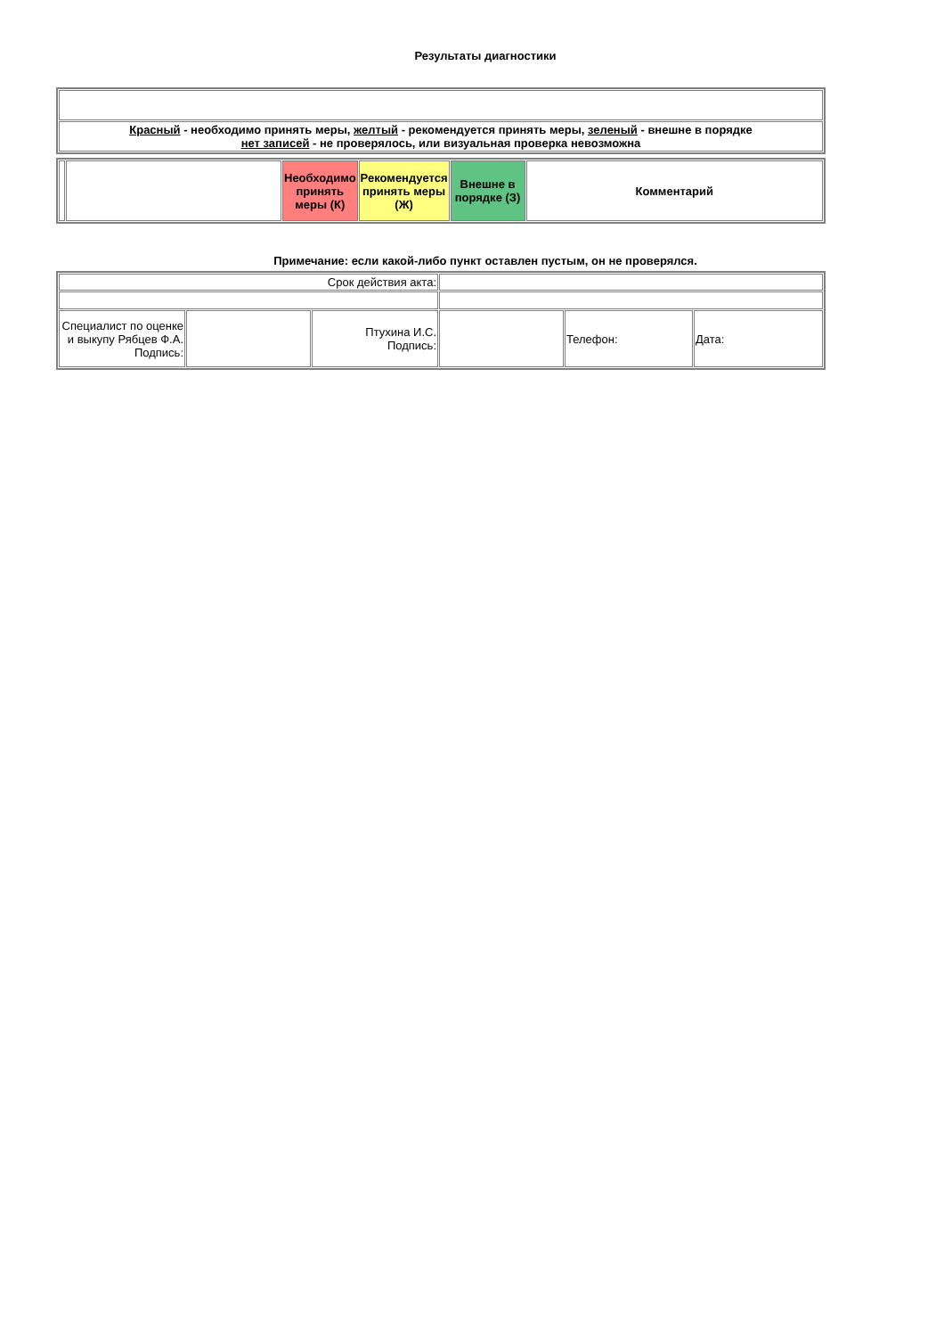Результаты диагностики
| Красный - необходимо принять меры, желтый - рекомендуется принять меры, зеленый - внешне в порядке нет записей - не проверялось, или визуальная проверка невозможна |
| | | Необходимо принять меры (К) | Рекомендуется принять меры (Ж) | Внешне в порядке (З) | Комментарий |
Примечание: если какой-либо пункт оставлен пустым, он не проверялся.
| Срок действия акта: | | | | | |
| Специалист по оценке и выкупу Рябцев Ф.А. Подпись: | | Птухина И.С. Подпись: | | Телефон: | Дата: |